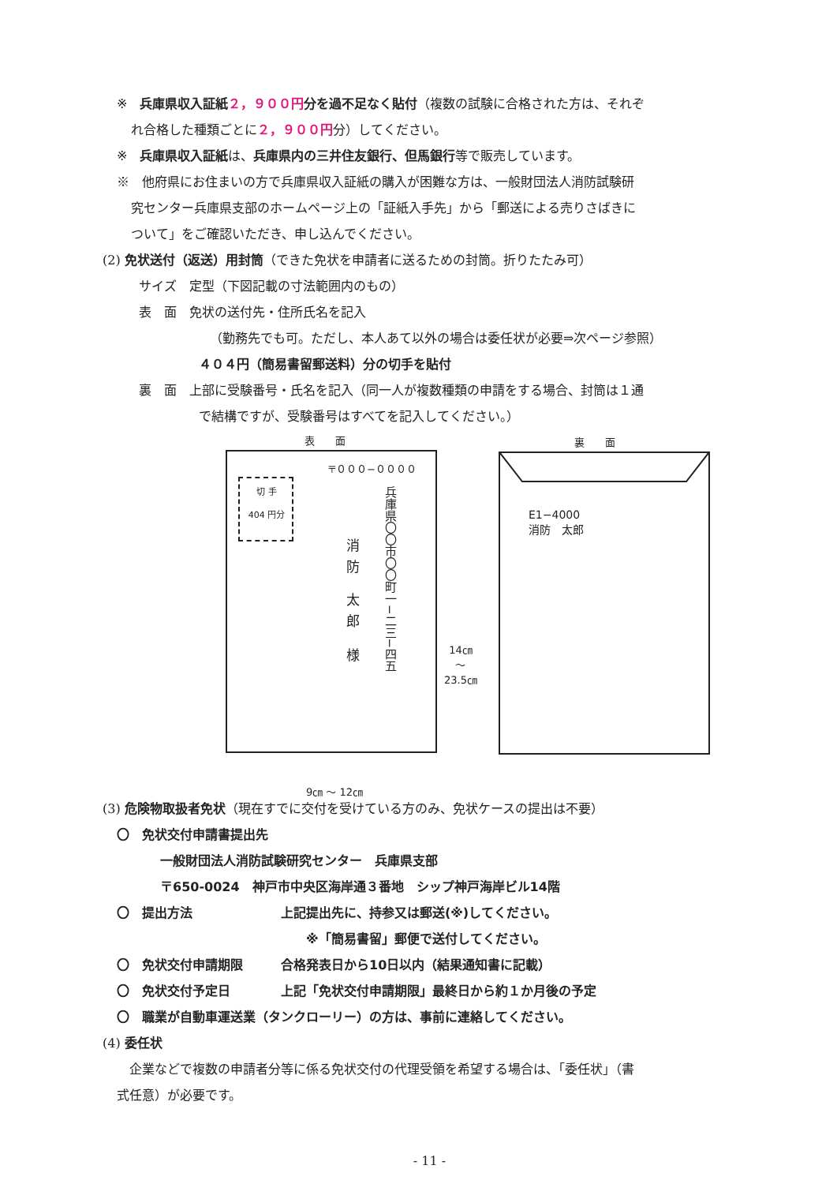※　兵庫県収入証紙 ２，９００円 分を過不足なく貼付（複数の試験に合格された方は、それぞ
れ合格した種類ごとに２，９００円分）してください。
※　兵庫県収入証紙は、兵庫県内の三井住友銀行、但馬銀行等で販売しています。
※　他府県にお住まいの方で兵庫県収入証紙の購入が困難な方は、一般財団法人消防試験研
究センター兵庫県支部のホームページ上の「証紙入手先」から「郵送による売りさばきに
ついて」をご確認いただき、申し込んでください。
(2) 免状送付（返送）用封筒（できた免状を申請者に送るための封筒。折りたたみ可）
サイズ　定型（下図記載の寸法範囲内のもの）
表　面　免状の送付先・住所氏名を記入
（勤務先でも可。ただし、本人あて以外の場合は委任状が必要⇒次ページ参照）
４０４円（簡易書留郵送料）分の切手を貼付
裏　面　上部に受験番号・氏名を記入（同一人が複数種類の申請をする場合、封筒は１通
で結構ですが、受験番号はすべてを記入してください。）
表　　面 裏　　面
〒０００−００００
切 手
404 円分
兵庫県〇〇市〇〇町一−二三−四五
消防 太郎 様
14㎝
～
23.5㎝
9㎝ ～ 12㎝
E1−4000
消防　太郎
(3) 危険物取扱者免状（現在すでに交付を受けている方のみ、免状ケースの提出は不要）
〇　免状交付申請書提出先
一般財団法人消防試験研究センター　兵庫県支部
〒650-0024　神戸市中央区海岸通３番地　シップ神戸海岸ビル14階
〇　提出方法　　　　　　　上記提出先に、持参又は郵送(※)してください。
※「簡易書留」郵便で送付してください。
〇　免状交付申請期限　　　合格発表日から10日以内（結果通知書に記載）
〇　免状交付予定日　　　　上記「免状交付申請期限」最終日から約１か月後の予定
〇　職業が自動車運送業（タンクローリー）の方は、事前に連絡してください。
(4) 委任状
　企業などで複数の申請者分等に係る免状交付の代理受領を希望する場合は、「委任状」（書
式任意）が必要です。
- 11 -